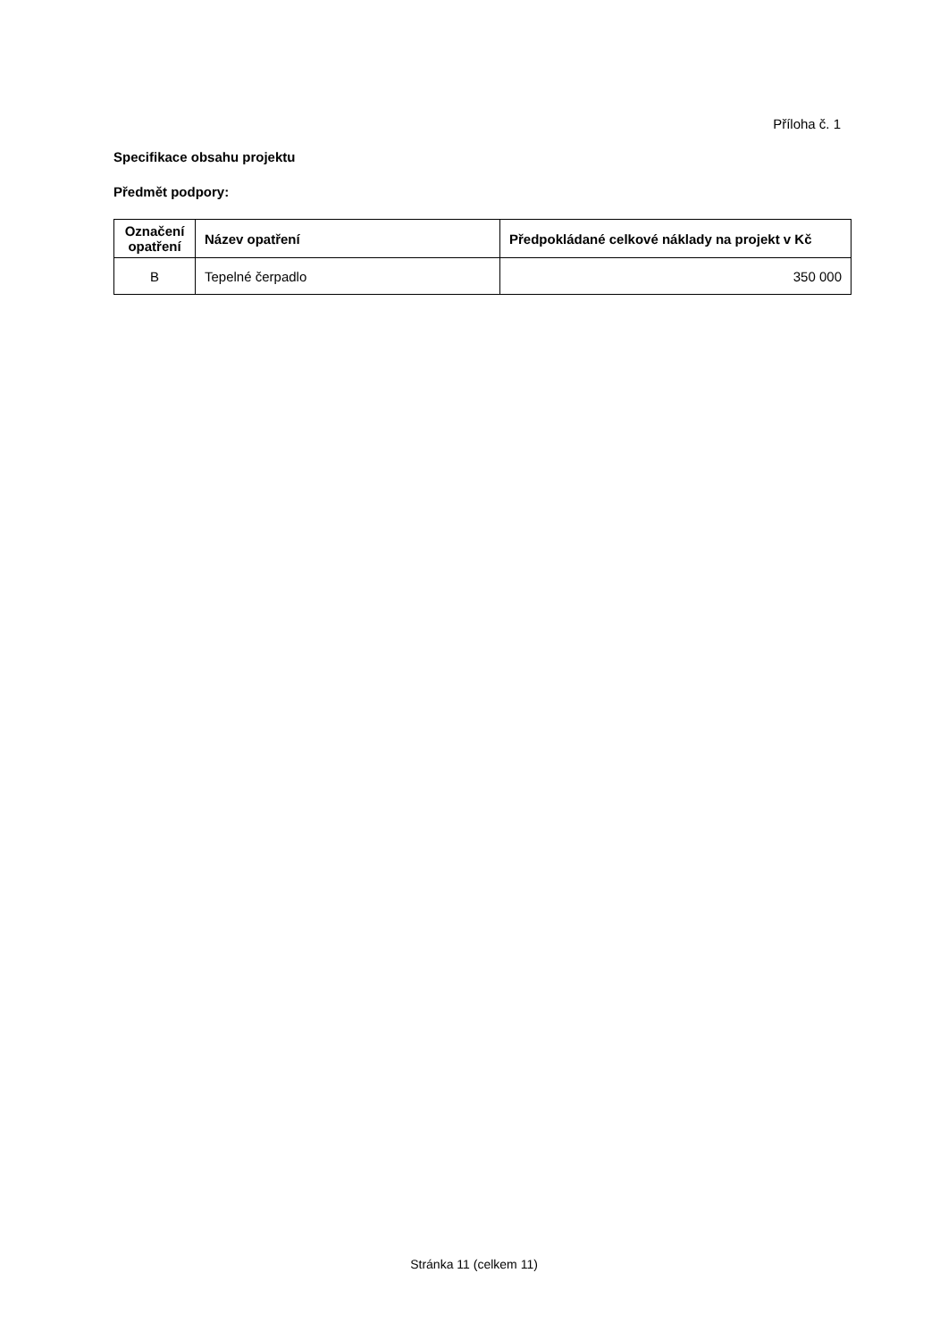Příloha č. 1
Specifikace obsahu projektu
Předmět podpory:
| Označení opatření | Název opatření | Předpokládané celkové náklady na projekt v Kč |
| --- | --- | --- |
| B | Tepelné čerpadlo | 350 000 |
Stránka 11 (celkem 11)